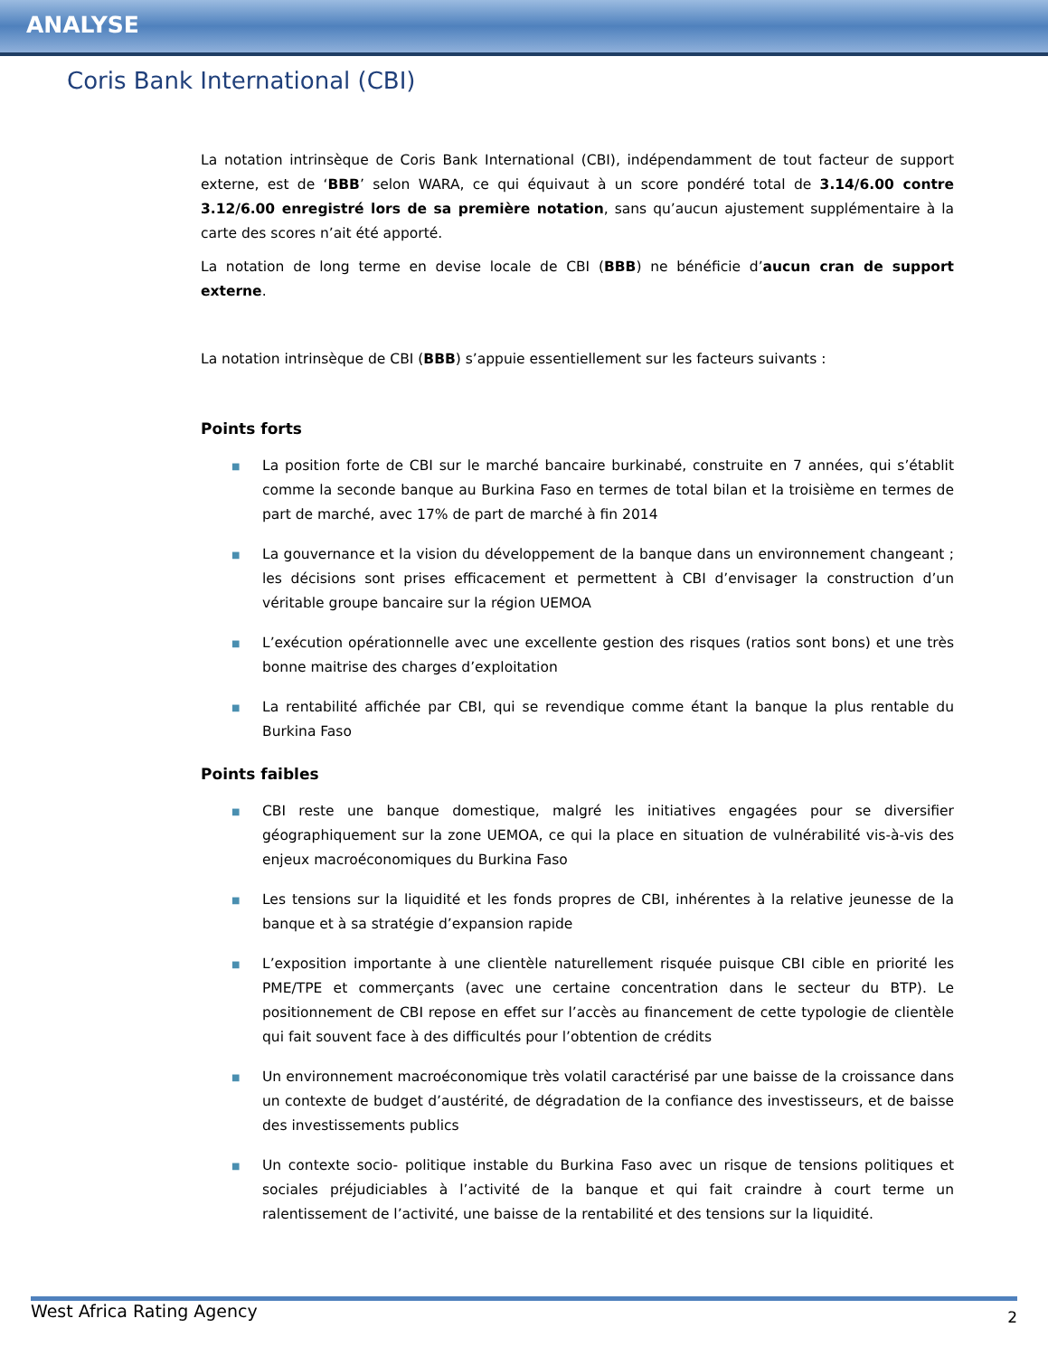ANALYSE
Coris Bank International (CBI)
La notation intrinsèque de Coris Bank International (CBI), indépendamment de tout facteur de support externe, est de ‘BBB’ selon WARA, ce qui équivaut à un score pondéré total de 3.14/6.00 contre 3.12/6.00 enregistré lors de sa première notation, sans qu’aucun ajustement supplémentaire à la carte des scores n’ait été apporté.
La notation de long terme en devise locale de CBI (BBB) ne bénéficie d’aucun cran de support externe.
La notation intrinsèque de CBI (BBB) s’appuie essentiellement sur les facteurs suivants :
Points forts
■ La position forte de CBI sur le marché bancaire burkinabé, construite en 7 années, qui s’établit comme la seconde banque au Burkina Faso en termes de total bilan et la troisième en termes de part de marché, avec 17% de part de marché à fin 2014
■ La gouvernance et la vision du développement de la banque dans un environnement changeant ; les décisions sont prises efficacement et permettent à CBI d’envisager la construction d’un véritable groupe bancaire sur la région UEMOA
■ L’exécution opérationnelle avec une excellente gestion des risques (ratios sont bons) et une très bonne maitrise des charges d’exploitation
■ La rentabilité affichée par CBI, qui se revendique comme étant la banque la plus rentable du Burkina Faso
Points faibles
■ CBI reste une banque domestique, malgré les initiatives engagées pour se diversifier géographiquement sur la zone UEMOA, ce qui la place en situation de vulnérabilité vis-à-vis des enjeux macroéconomiques du Burkina Faso
■ Les tensions sur la liquidité et les fonds propres de CBI, inhérentes à la relative jeunesse de la banque et à sa stratégie d’expansion rapide
■ L’exposition importante à une clientèle naturellement risquée puisque CBI cible en priorité les PME/TPE et commerçants (avec une certaine concentration dans le secteur du BTP). Le positionnement de CBI repose en effet sur l’accès au financement de cette typologie de clientèle qui fait souvent face à des difficultés pour l’obtention de crédits
■ Un environnement macroéconomique très volatil caractérisé par une baisse de la croissance dans un contexte de budget d’austérité, de dégradation de la confiance des investisseurs, et de baisse des investissements publics
■ Un contexte socio- politique instable du Burkina Faso avec un risque de tensions politiques et sociales préjudiciables à l’activité de la banque et qui fait craindre à court terme un ralentissement de l’activité, une baisse de la rentabilité et des tensions sur la liquidité.
West Africa Rating Agency 2